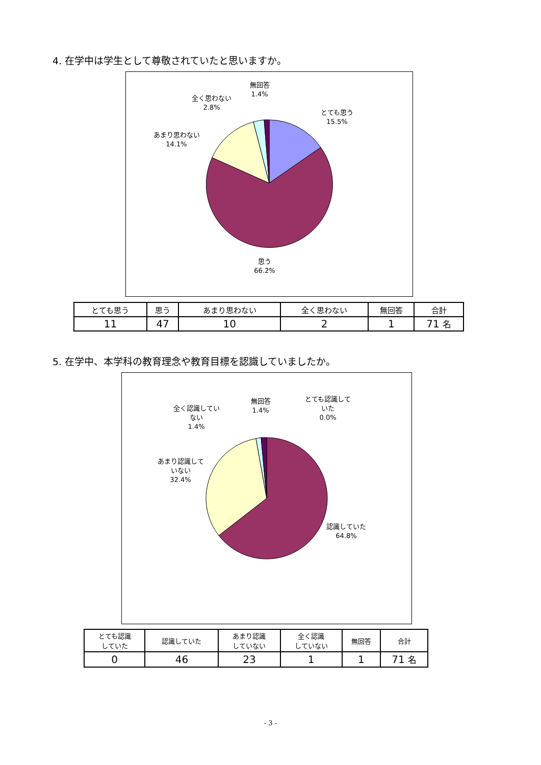4. 在学中は学生として尊敬されていたと思いますか。
無回答
1.4%
全く思わない
2.8%
とても思う
15.5%
あまり思わない
14.1%
思う
66.2%
| とても思う | 思う | あまり思わない | 全く思わない | 無回答 | 合計 |
| 11 | 47 | 10 | 2 | 1 | 71 名 |
5. 在学中、本学科の教育理念や教育目標を認識していましたか。
全く認識してい
ない
1.4%
無回答
1.4%
とても認識して
いた
0.0%
あまり認識して
いない
32.4%
認識していた
64.8%
| とても認識 していた | 認識していた | あまり認識 していない | 全く認識 していない | 無回答 | 合計 |
| 0 | 46 | 23 | 1 | 1 | 71 名 |
- 3 -